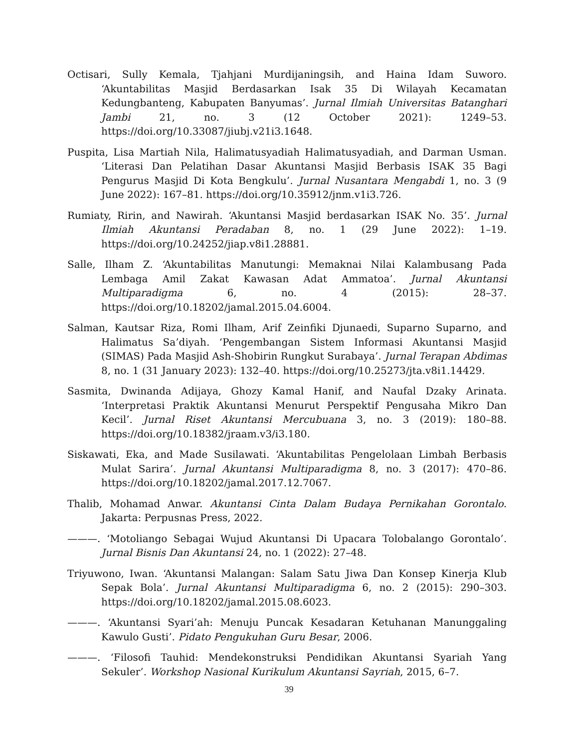Octisari, Sully Kemala, Tjahjani Murdijaningsih, and Haina Idam Suworo. ‘Akuntabilitas Masjid Berdasarkan Isak 35 Di Wilayah Kecamatan Kedungbanteng, Kabupaten Banyumas’. Jurnal Ilmiah Universitas Batanghari Jambi 21, no. 3 (12 October 2021): 1249–53. https://doi.org/10.33087/jiubj.v21i3.1648.
Puspita, Lisa Martiah Nila, Halimatusyadiah Halimatusyadiah, and Darman Usman. ‘Literasi Dan Pelatihan Dasar Akuntansi Masjid Berbasis ISAK 35 Bagi Pengurus Masjid Di Kota Bengkulu’. Jurnal Nusantara Mengabdi 1, no. 3 (9 June 2022): 167–81. https://doi.org/10.35912/jnm.v1i3.726.
Rumiaty, Ririn, and Nawirah. ‘Akuntansi Masjid berdasarkan ISAK No. 35’. Jurnal Ilmiah Akuntansi Peradaban 8, no. 1 (29 June 2022): 1–19. https://doi.org/10.24252/jiap.v8i1.28881.
Salle, Ilham Z. ‘Akuntabilitas Manutungi: Memaknai Nilai Kalambusang Pada Lembaga Amil Zakat Kawasan Adat Ammatoa’. Jurnal Akuntansi Multiparadigma 6, no. 4 (2015): 28–37. https://doi.org/10.18202/jamal.2015.04.6004.
Salman, Kautsar Riza, Romi Ilham, Arif Zeinfiki Djunaedi, Suparno Suparno, and Halimatus Sa’diyah. ‘Pengembangan Sistem Informasi Akuntansi Masjid (SIMAS) Pada Masjid Ash-Shobirin Rungkut Surabaya’. Jurnal Terapan Abdimas 8, no. 1 (31 January 2023): 132–40. https://doi.org/10.25273/jta.v8i1.14429.
Sasmita, Dwinanda Adijaya, Ghozy Kamal Hanif, and Naufal Dzaky Arinata. ‘Interpretasi Praktik Akuntansi Menurut Perspektif Pengusaha Mikro Dan Kecil’. Jurnal Riset Akuntansi Mercubuana 3, no. 3 (2019): 180–88. https://doi.org/10.18382/jraam.v3/i3.180.
Siskawati, Eka, and Made Susilawati. ‘Akuntabilitas Pengelolaan Limbah Berbasis Mulat Sarira’. Jurnal Akuntansi Multiparadigma 8, no. 3 (2017): 470–86. https://doi.org/10.18202/jamal.2017.12.7067.
Thalib, Mohamad Anwar. Akuntansi Cinta Dalam Budaya Pernikahan Gorontalo. Jakarta: Perpusnas Press, 2022.
———. ‘Motoliango Sebagai Wujud Akuntansi Di Upacara Tolobalango Gorontalo’. Jurnal Bisnis Dan Akuntansi 24, no. 1 (2022): 27–48.
Triyuwono, Iwan. ‘Akuntansi Malangan: Salam Satu Jiwa Dan Konsep Kinerja Klub Sepak Bola’. Jurnal Akuntansi Multiparadigma 6, no. 2 (2015): 290–303. https://doi.org/10.18202/jamal.2015.08.6023.
———. ‘Akuntansi Syari’ah: Menuju Puncak Kesadaran Ketuhanan Manunggaling Kawulo Gusti’. Pidato Pengukuhan Guru Besar, 2006.
———. ‘Filosofi Tauhid: Mendekonstruksi Pendidikan Akuntansi Syariah Yang Sekuler’. Workshop Nasional Kurikulum Akuntansi Sayriah, 2015, 6–7.
39